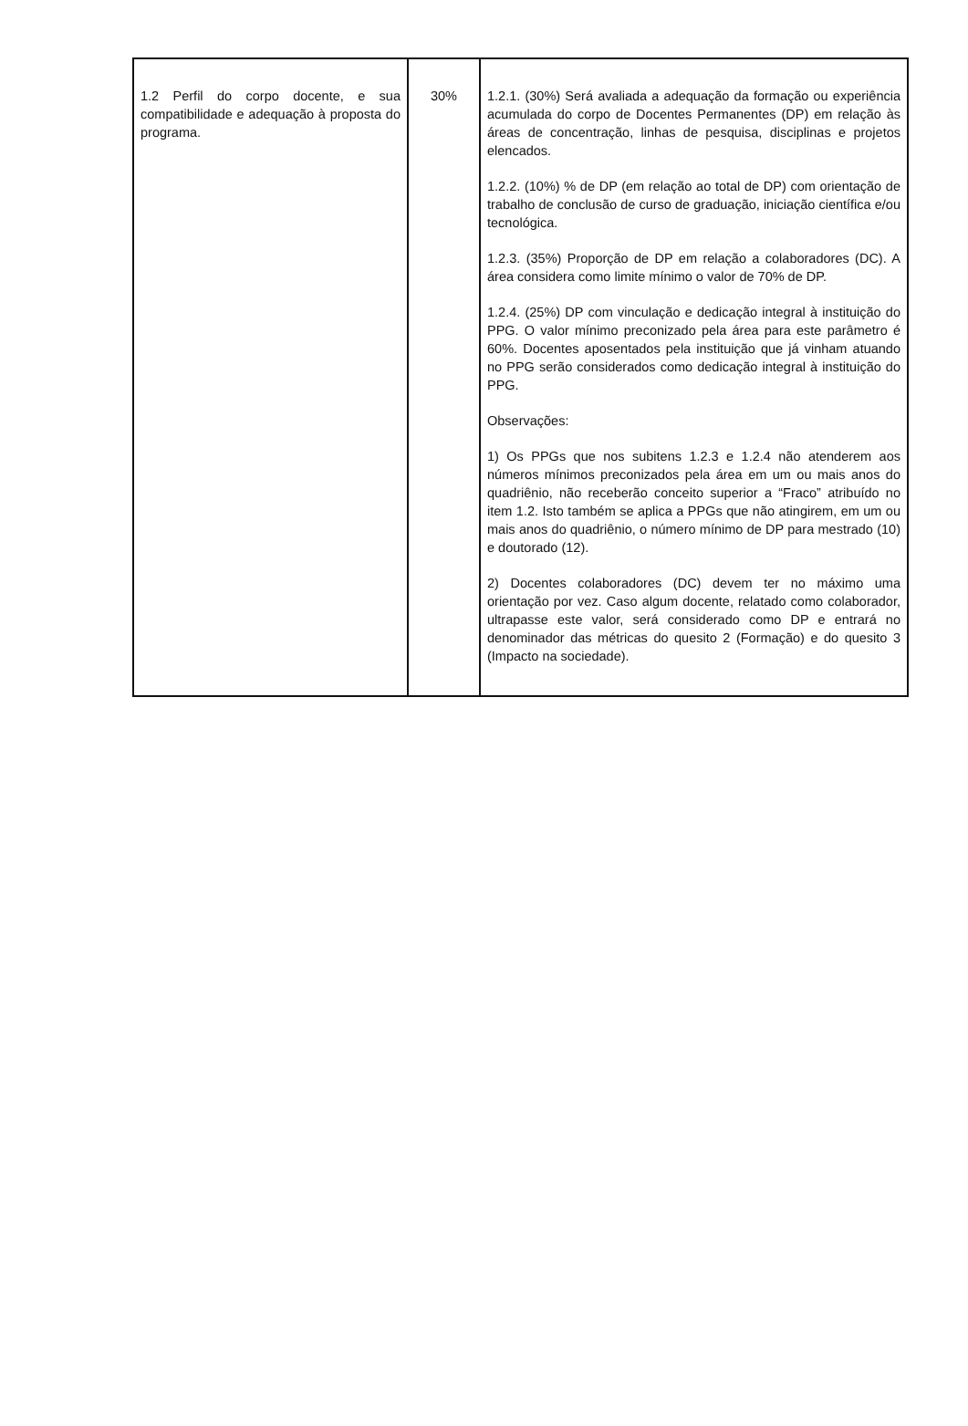| 1.2 Perfil do corpo docente, e sua compatibilidade e adequação à proposta do programa. | 30% | 1.2.1. (30%) Será avaliada a adequação da formação ou experiência acumulada do corpo de Docentes Permanentes (DP) em relação às áreas de concentração, linhas de pesquisa, disciplinas e projetos elencados. 1.2.2. (10%) % de DP (em relação ao total de DP) com orientação de trabalho de conclusão de curso de graduação, iniciação científica e/ou tecnológica. 1.2.3. (35%) Proporção de DP em relação a colaboradores (DC). A área considera como limite mínimo o valor de 70% de DP. 1.2.4. (25%) DP com vinculação e dedicação integral à instituição do PPG. O valor mínimo preconizado pela área para este parâmetro é 60%. Docentes aposentados pela instituição que já vinham atuando no PPG serão considerados como dedicação integral à instituição do PPG. Observações: 1) Os PPGs que nos subitens 1.2.3 e 1.2.4 não atenderem aos números mínimos preconizados pela área em um ou mais anos do quadriênio, não receberão conceito superior a “Fraco” atribuído no item 1.2. Isto também se aplica a PPGs que não atingirem, em um ou mais anos do quadriênio, o número mínimo de DP para mestrado (10) e doutorado (12). 2) Docentes colaboradores (DC) devem ter no máximo uma orientação por vez. Caso algum docente, relatado como colaborador, ultrapasse este valor, será considerado como DP e entrará no denominador das métricas do quesito 2 (Formação) e do quesito 3 (Impacto na sociedade). |